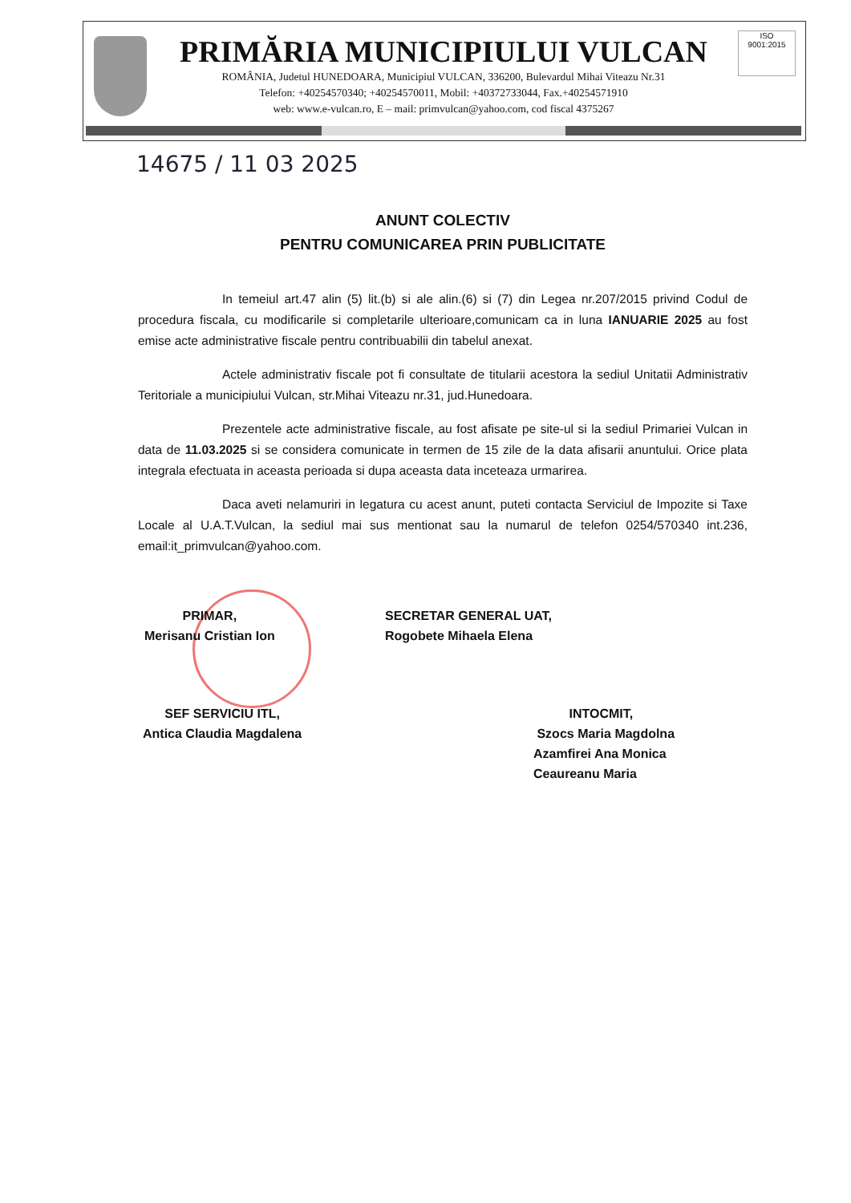ISO
9001:2015
PRIMĂRIA MUNICIPIULUI VULCAN
ROMÂNIA, Judetul HUNEDOARA, Municipiul VULCAN, 336200, Bulevardul Mihai Viteazu Nr.31
Telefon: +40254570340; +40254570011, Mobil: +40372733044, Fax.+40254571910
web: www.e-vulcan.ro, E – mail: primvulcan@yahoo.com, cod fiscal 4375267
14675 / 11 03 2025
ANUNT COLECTIV
PENTRU COMUNICAREA PRIN PUBLICITATE
In temeiul art.47 alin (5) lit.(b) si ale alin.(6) si (7) din Legea nr.207/2015 privind Codul de procedura fiscala, cu modificarile si completarile ulterioare,comunicam ca in luna IANUARIE 2025 au fost emise acte administrative fiscale pentru contribuabilii din tabelul anexat.
Actele administrativ fiscale pot fi consultate de titularii acestora la sediul Unitatii Administrativ Teritoriale a municipiului Vulcan, str.Mihai Viteazu nr.31, jud.Hunedoara.
Prezentele acte administrative fiscale, au fost afisate pe site-ul si la sediul Primariei Vulcan in data de 11.03.2025 si se considera comunicate in termen de 15 zile de la data afisarii anuntului. Orice plata integrala efectuata in aceasta perioada si dupa aceasta data inceteaza urmarirea.
Daca aveti nelamuriri in legatura cu acest anunt, puteti contacta Serviciul de Impozite si Taxe Locale al U.A.T.Vulcan, la sediul mai sus mentionat sau la numarul de telefon 0254/570340 int.236, email:it_primvulcan@yahoo.com.
PRIMAR,
Merisanu Cristian Ion
SECRETAR GENERAL UAT,
Rogobete Mihaela Elena
SEF SERVICIU ITL,
Antica Claudia Magdalena
INTOCMIT,
Szocs Maria Magdolna
Azamfirei Ana Monica
Ceaureanu Maria